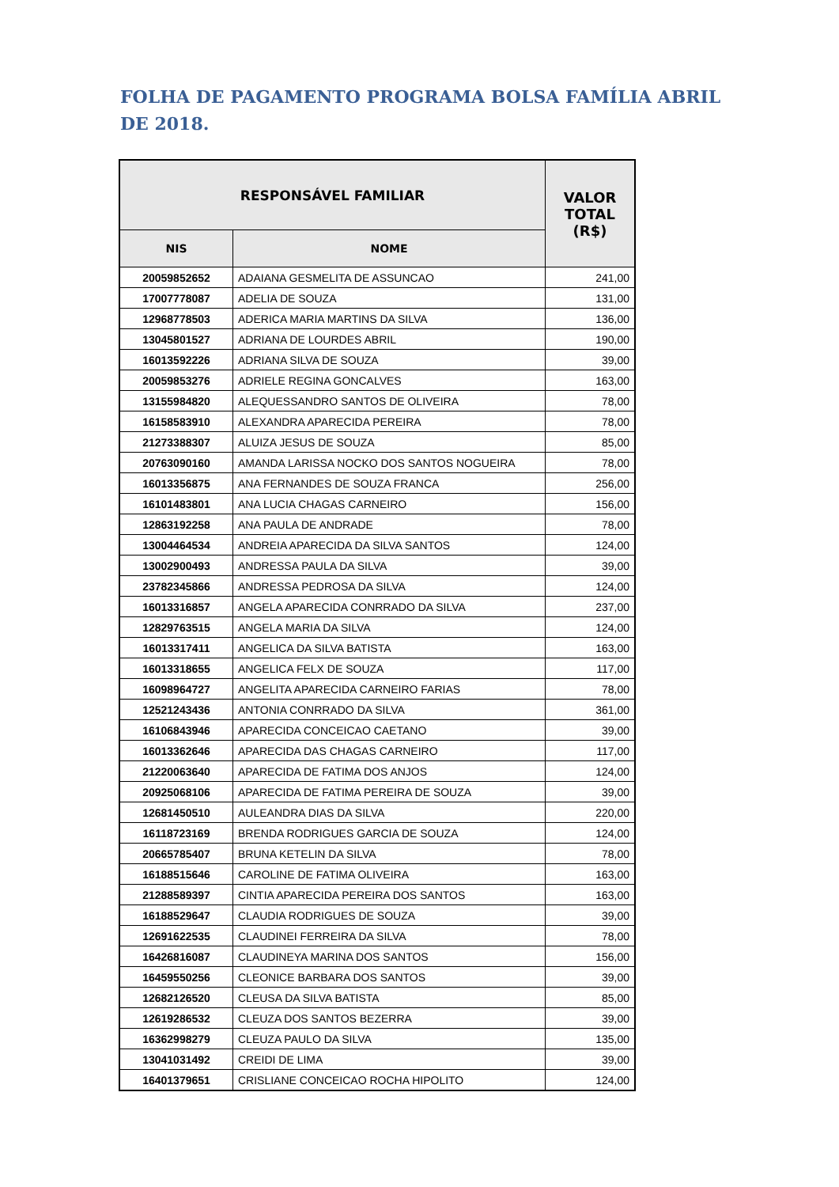FOLHA DE PAGAMENTO PROGRAMA BOLSA FAMÍLIA ABRIL DE 2018.
| RESPONSÁVEL FAMILIAR | | VALOR TOTAL (R$) |
| --- | --- | --- |
| NIS | NOME | |
| 20059852652 | ADAIANA GESMELITA DE ASSUNCAO | 241,00 |
| 17007778087 | ADELIA DE SOUZA | 131,00 |
| 12968778503 | ADERICA MARIA MARTINS DA SILVA | 136,00 |
| 13045801527 | ADRIANA DE LOURDES ABRIL | 190,00 |
| 16013592226 | ADRIANA SILVA DE SOUZA | 39,00 |
| 20059853276 | ADRIELE REGINA GONCALVES | 163,00 |
| 13155984820 | ALEQUESSANDRO SANTOS DE OLIVEIRA | 78,00 |
| 16158583910 | ALEXANDRA APARECIDA PEREIRA | 78,00 |
| 21273388307 | ALUIZA JESUS DE SOUZA | 85,00 |
| 20763090160 | AMANDA LARISSA NOCKO DOS SANTOS NOGUEIRA | 78,00 |
| 16013356875 | ANA FERNANDES DE SOUZA FRANCA | 256,00 |
| 16101483801 | ANA LUCIA CHAGAS CARNEIRO | 156,00 |
| 12863192258 | ANA PAULA DE ANDRADE | 78,00 |
| 13004464534 | ANDREIA APARECIDA DA SILVA SANTOS | 124,00 |
| 13002900493 | ANDRESSA PAULA DA SILVA | 39,00 |
| 23782345866 | ANDRESSA PEDROSA DA SILVA | 124,00 |
| 16013316857 | ANGELA APARECIDA CONRRADO DA SILVA | 237,00 |
| 12829763515 | ANGELA MARIA DA SILVA | 124,00 |
| 16013317411 | ANGELICA DA SILVA BATISTA | 163,00 |
| 16013318655 | ANGELICA FELX DE SOUZA | 117,00 |
| 16098964727 | ANGELITA APARECIDA CARNEIRO FARIAS | 78,00 |
| 12521243436 | ANTONIA CONRRADO DA SILVA | 361,00 |
| 16106843946 | APARECIDA CONCEICAO CAETANO | 39,00 |
| 16013362646 | APARECIDA DAS CHAGAS CARNEIRO | 117,00 |
| 21220063640 | APARECIDA DE FATIMA DOS ANJOS | 124,00 |
| 20925068106 | APARECIDA DE FATIMA PEREIRA DE SOUZA | 39,00 |
| 12681450510 | AULEANDRA DIAS DA SILVA | 220,00 |
| 16118723169 | BRENDA RODRIGUES GARCIA DE SOUZA | 124,00 |
| 20665785407 | BRUNA KETELIN DA SILVA | 78,00 |
| 16188515646 | CAROLINE DE FATIMA OLIVEIRA | 163,00 |
| 21288589397 | CINTIA APARECIDA PEREIRA DOS SANTOS | 163,00 |
| 16188529647 | CLAUDIA RODRIGUES DE SOUZA | 39,00 |
| 12691622535 | CLAUDINEI FERREIRA DA SILVA | 78,00 |
| 16426816087 | CLAUDINEYA MARINA DOS SANTOS | 156,00 |
| 16459550256 | CLEONICE BARBARA DOS SANTOS | 39,00 |
| 12682126520 | CLEUSA DA SILVA BATISTA | 85,00 |
| 12619286532 | CLEUZA DOS SANTOS BEZERRA | 39,00 |
| 16362998279 | CLEUZA PAULO DA SILVA | 135,00 |
| 13041031492 | CREIDI DE LIMA | 39,00 |
| 16401379651 | CRISLIANE CONCEICAO ROCHA HIPOLITO | 124,00 |